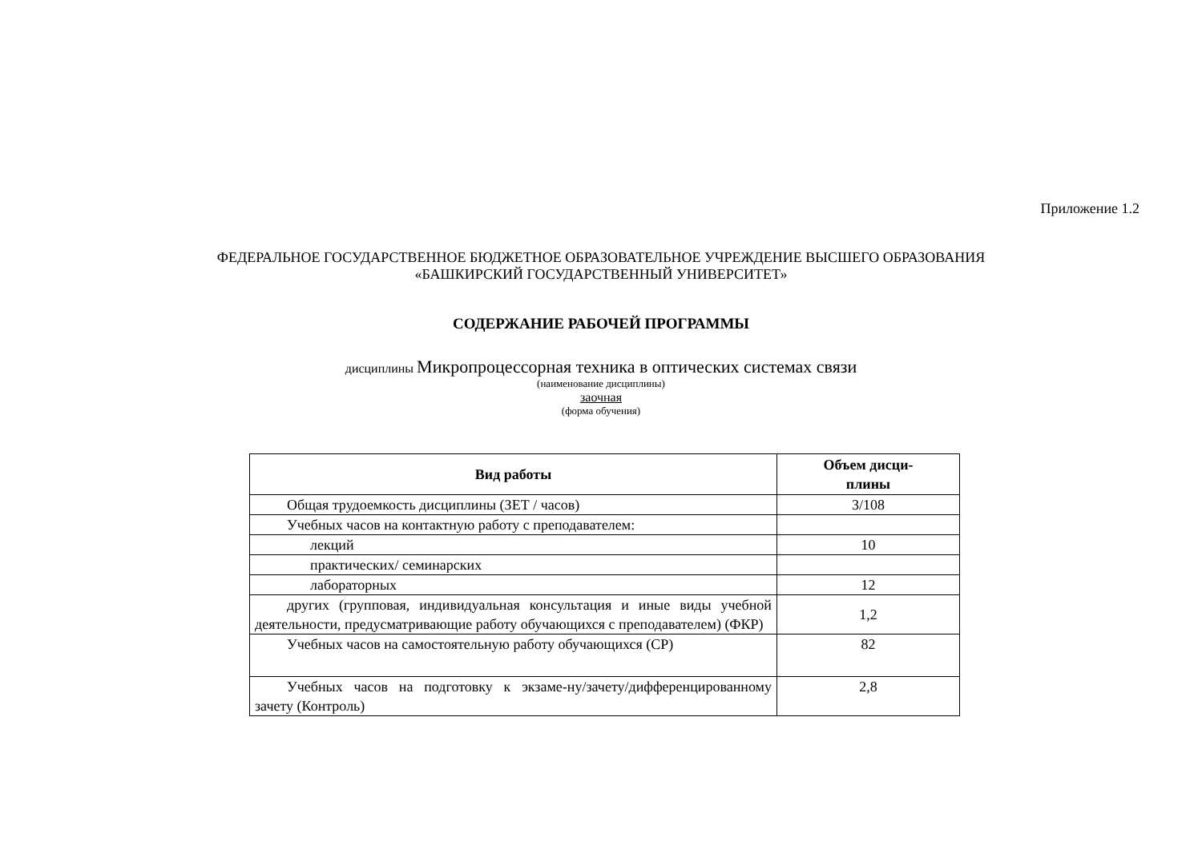Приложение 1.2
ФЕДЕРАЛЬНОЕ ГОСУДАРСТВЕННОЕ БЮДЖЕТНОЕ ОБРАЗОВАТЕЛЬНОЕ УЧРЕЖДЕНИЕ ВЫСШЕГО ОБРАЗОВАНИЯ
«БАШКИРСКИЙ ГОСУДАРСТВЕННЫЙ УНИВЕРСИТЕТ»
СОДЕРЖАНИЕ РАБОЧЕЙ ПРОГРАММЫ
дисциплины Микропроцессорная техника в оптических системах связи
(наименование дисциплины)
заочная
(форма обучения)
| Вид работы | Объем дисци- плины |
| --- | --- |
| Общая трудоемкость дисциплины (ЗЕТ / часов) | 3/108 |
| Учебных часов на контактную работу с преподавателем: | |
| лекций | 10 |
| практических/ семинарских | |
| лабораторных | 12 |
| других (групповая, индивидуальная консультация и иные виды учебной деятельности, предусматривающие работу обучающихся с преподавателем) (ФКР) | 1,2 |
| Учебных часов на самостоятельную работу обучающихся (СР) | 82 |
| Учебных часов на подготовку к экзаме-ну/зачету/дифференцированному зачету (Контроль) | 2,8 |